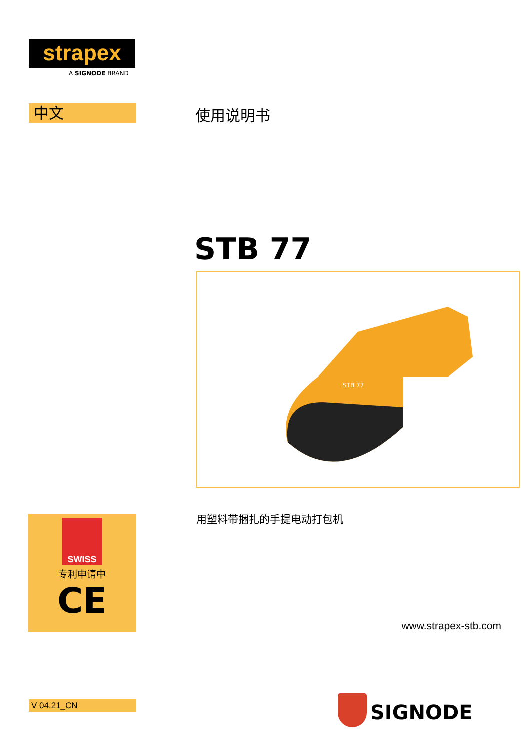strapex
A SIGNODE BRAND
中文 使用说明书
STB 77
STB 77
用塑料带捆扎的手提电动打包机
SWISS
专利申请中
CE
www.strapex-stb.com
V 04.21_CN SIGNODE